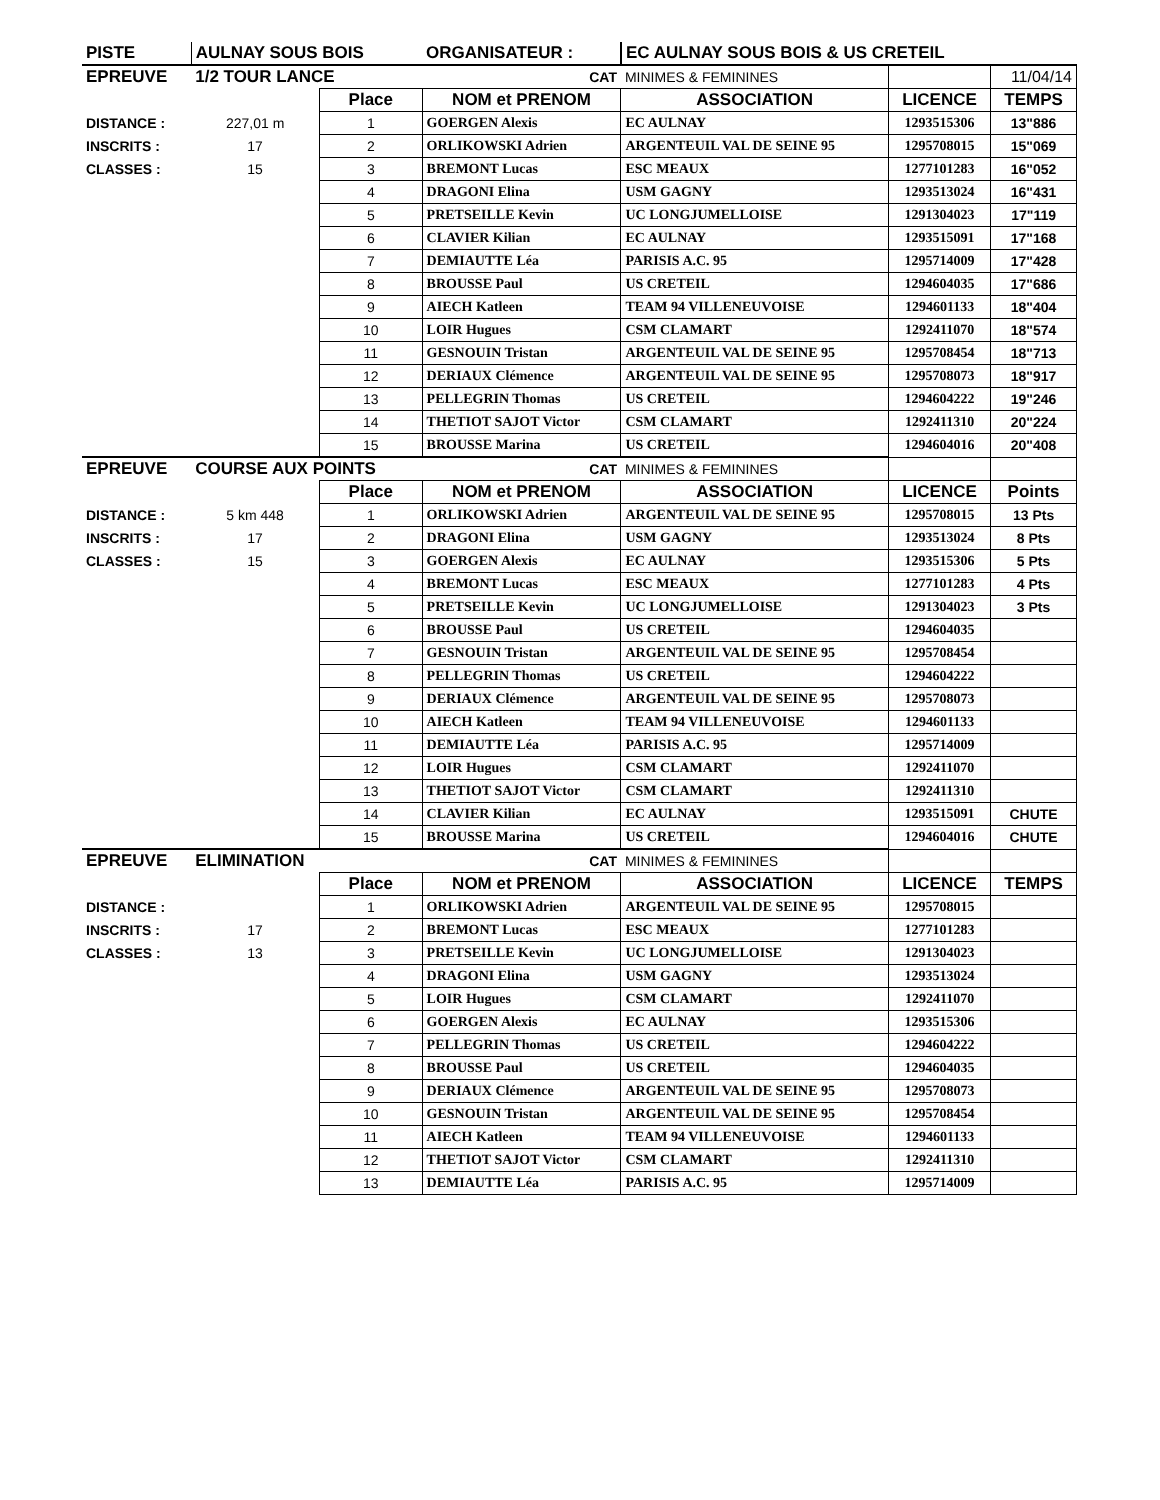| PISTE | AULNAY SOUS BOIS | | ORGANISATEUR : | EC AULNAY SOUS BOIS & US CRETEIL | | |
| EPREUVE | 1/2 TOUR LANCE | | CAT | MINIMES & FEMININES | | 11/04/14 |
| | | Place | NOM et PRENOM | ASSOCIATION | LICENCE | TEMPS |
| DISTANCE : | 227,01 m | 1 | GOERGEN Alexis | EC AULNAY | 1293515306 | 13"886 |
| INSCRITS : | 17 | 2 | ORLIKOWSKI Adrien | ARGENTEUIL VAL DE SEINE 95 | 1295708015 | 15"069 |
| CLASSES : | 15 | 3 | BREMONT Lucas | ESC MEAUX | 1277101283 | 16"052 |
| | | 4 | DRAGONI Elina | USM GAGNY | 1293513024 | 16"431 |
| | | 5 | PRETSEILLE Kevin | UC LONGJUMELLOISE | 1291304023 | 17"119 |
| | | 6 | CLAVIER Kilian | EC AULNAY | 1293515091 | 17"168 |
| | | 7 | DEMIAUTTE Léa | PARISIS A.C. 95 | 1295714009 | 17"428 |
| | | 8 | BROUSSE Paul | US CRETEIL | 1294604035 | 17"686 |
| | | 9 | AIECH Katleen | TEAM 94 VILLENEUVOISE | 1294601133 | 18"404 |
| | | 10 | LOIR Hugues | CSM CLAMART | 1292411070 | 18"574 |
| | | 11 | GESNOUIN Tristan | ARGENTEUIL VAL DE SEINE 95 | 1295708454 | 18"713 |
| | | 12 | DERIAUX Clémence | ARGENTEUIL VAL DE SEINE 95 | 1295708073 | 18"917 |
| | | 13 | PELLEGRIN Thomas | US CRETEIL | 1294604222 | 19"246 |
| | | 14 | THETIOT SAJOT Victor | CSM CLAMART | 1292411310 | 20"224 |
| | | 15 | BROUSSE Marina | US CRETEIL | 1294604016 | 20"408 |
| EPREUVE | COURSE AUX POINTS | | CAT | MINIMES & FEMININES | | |
| | | Place | NOM et PRENOM | ASSOCIATION | LICENCE | Points |
| DISTANCE : | 5 km 448 | 1 | ORLIKOWSKI Adrien | ARGENTEUIL VAL DE SEINE 95 | 1295708015 | 13 Pts |
| INSCRITS : | 17 | 2 | DRAGONI Elina | USM GAGNY | 1293513024 | 8 Pts |
| CLASSES : | 15 | 3 | GOERGEN Alexis | EC AULNAY | 1293515306 | 5 Pts |
| | | 4 | BREMONT Lucas | ESC MEAUX | 1277101283 | 4 Pts |
| | | 5 | PRETSEILLE Kevin | UC LONGJUMELLOISE | 1291304023 | 3 Pts |
| | | 6 | BROUSSE Paul | US CRETEIL | 1294604035 | |
| | | 7 | GESNOUIN Tristan | ARGENTEUIL VAL DE SEINE 95 | 1295708454 | |
| | | 8 | PELLEGRIN Thomas | US CRETEIL | 1294604222 | |
| | | 9 | DERIAUX Clémence | ARGENTEUIL VAL DE SEINE 95 | 1295708073 | |
| | | 10 | AIECH Katleen | TEAM 94 VILLENEUVOISE | 1294601133 | |
| | | 11 | DEMIAUTTE Léa | PARISIS A.C. 95 | 1295714009 | |
| | | 12 | LOIR Hugues | CSM CLAMART | 1292411070 | |
| | | 13 | THETIOT SAJOT Victor | CSM CLAMART | 1292411310 | |
| | | 14 | CLAVIER Kilian | EC AULNAY | 1293515091 | CHUTE |
| | | 15 | BROUSSE Marina | US CRETEIL | 1294604016 | CHUTE |
| EPREUVE | ELIMINATION | | CAT | MINIMES & FEMININES | | |
| | | Place | NOM et PRENOM | ASSOCIATION | LICENCE | TEMPS |
| DISTANCE : | | 1 | ORLIKOWSKI Adrien | ARGENTEUIL VAL DE SEINE 95 | 1295708015 | |
| INSCRITS : | 17 | 2 | BREMONT Lucas | ESC MEAUX | 1277101283 | |
| CLASSES : | 13 | 3 | PRETSEILLE Kevin | UC LONGJUMELLOISE | 1291304023 | |
| | | 4 | DRAGONI Elina | USM GAGNY | 1293513024 | |
| | | 5 | LOIR Hugues | CSM CLAMART | 1292411070 | |
| | | 6 | GOERGEN Alexis | EC AULNAY | 1293515306 | |
| | | 7 | PELLEGRIN Thomas | US CRETEIL | 1294604222 | |
| | | 8 | BROUSSE Paul | US CRETEIL | 1294604035 | |
| | | 9 | DERIAUX Clémence | ARGENTEUIL VAL DE SEINE 95 | 1295708073 | |
| | | 10 | GESNOUIN Tristan | ARGENTEUIL VAL DE SEINE 95 | 1295708454 | |
| | | 11 | AIECH Katleen | TEAM 94 VILLENEUVOISE | 1294601133 | |
| | | 12 | THETIOT SAJOT Victor | CSM CLAMART | 1292411310 | |
| | | 13 | DEMIAUTTE Léa | PARISIS A.C. 95 | 1295714009 | |